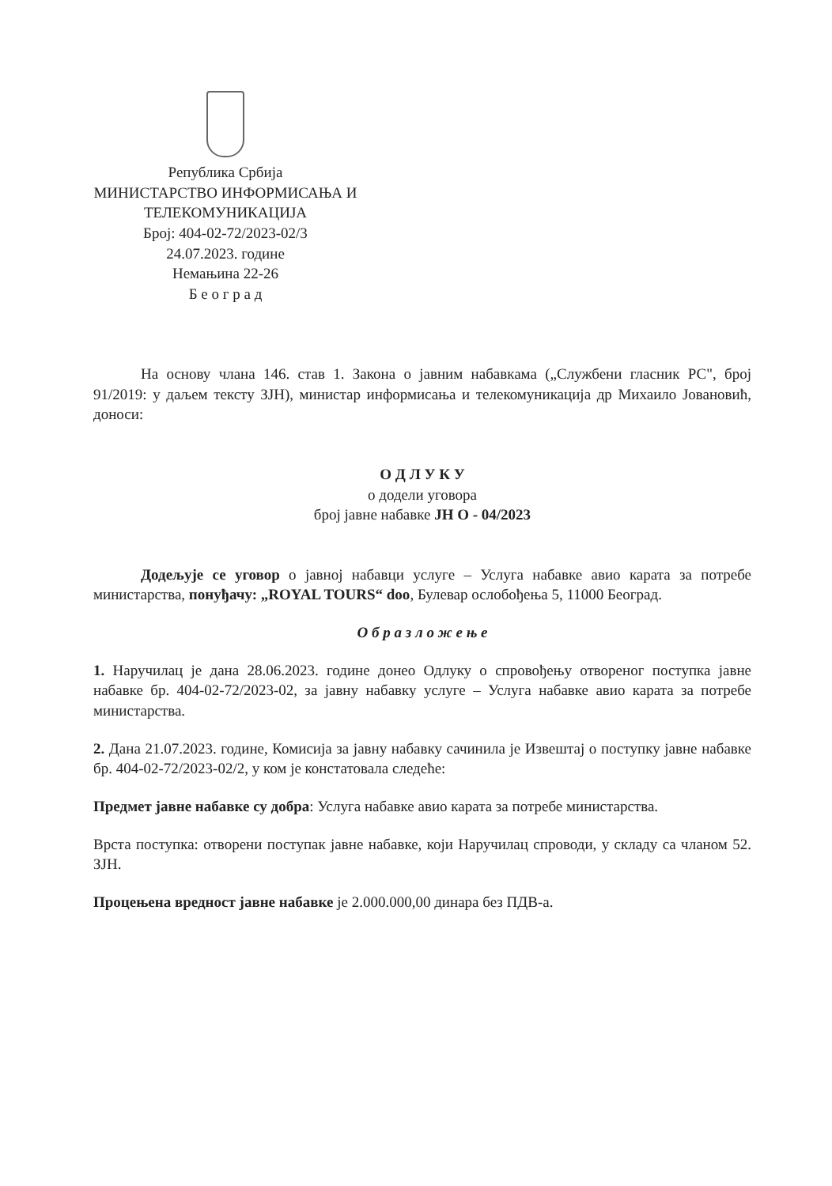Република Србија
МИНИСТАРСТВО ИНФОРМИСАЊА И
ТЕЛЕКОМУНИКАЦИЈА
Број: 404-02-72/2023-02/3
24.07.2023. године
Немањина 22-26
Б е о г р а д
На основу члана 146. став 1. Закона о јавним набавкама („Службени гласник РС", број 91/2019: у даљем тексту ЗЈН), министар информисања и телекомуникација др Михаило Јовановић, доноси:
О Д Л У К У
о додели уговора
број јавне набавке ЈН О - 04/2023
Додељује се уговор о јавној набавци услуге – Услуга набавке авио карата за потребе министарства, понуђачу: „ROYAL TOURS“ doo, Булевар ослобођења 5, 11000 Београд.
О б р а з л о ж е њ е
1. Наручилац је дана 28.06.2023. године донео Одлуку о спровођењу отвореног поступка јавне набавке бр. 404-02-72/2023-02, за јавну набавку услуге – Услуга набавке авио карата за потребе министарства.
2. Дана 21.07.2023. године, Комисија за јавну набавку сачинила је Извештај о поступку јавне набавке бр. 404-02-72/2023-02/2, у ком је констатовала следеће:
Предмет јавне набавке су добра: Услуга набавке авио карата за потребе министарства.
Врста поступка: отворени поступак јавне набавке, који Наручилац спроводи, у складу са чланом 52. ЗЈН.
Процењена вредност јавне набавке је 2.000.000,00 динара без ПДВ-а.